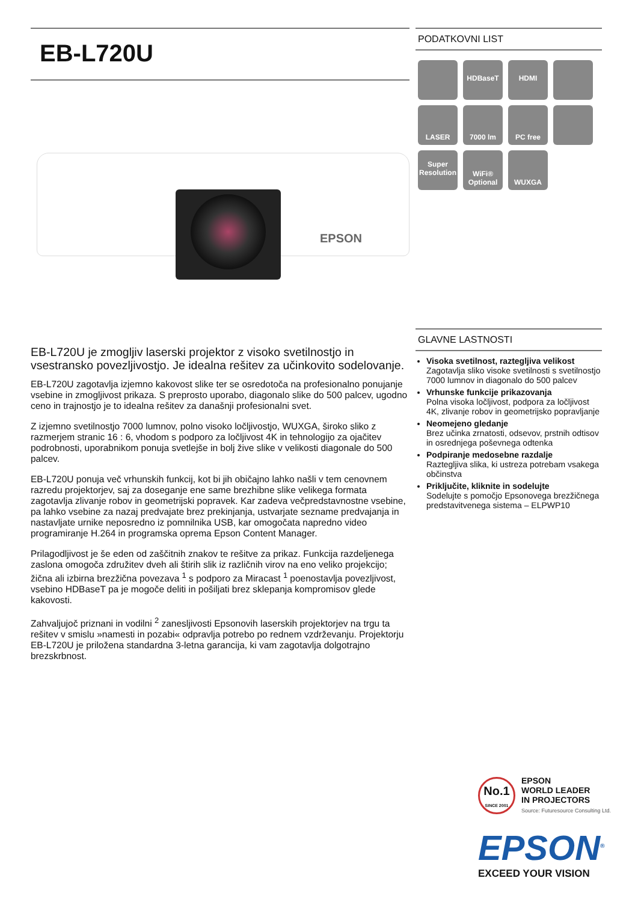EB-L720U
EPSON
EB-L720U je zmogljiv laserski projektor z visoko svetilnostjo in vsestransko povezljivostjo. Je idealna rešitev za učinkovito sodelovanje.
EB-L720U zagotavlja izjemno kakovost slike ter se osredotoča na profesionalno ponujanje vsebine in zmogljivost prikaza. S preprosto uporabo, diagonalo slike do 500 palcev, ugodno ceno in trajnostjo je to idealna rešitev za današnji profesionalni svet.
Z izjemno svetilnostjo 7000 lumnov, polno visoko ločljivostjo, WUXGA, široko sliko z razmerjem stranic 16 : 6, vhodom s podporo za ločljivost 4K in tehnologijo za ojačitev podrobnosti, uporabnikom ponuja svetlejše in bolj žive slike v velikosti diagonale do 500 palcev.
EB-L720U ponuja več vrhunskih funkcij, kot bi jih običajno lahko našli v tem cenovnem razredu projektorjev, saj za doseganje ene same brezhibne slike velikega formata zagotavlja zlivanje robov in geometrijski popravek. Kar zadeva večpredstavnostne vsebine, pa lahko vsebine za nazaj predvajate brez prekinjanja, ustvarjate sezname predvajanja in nastavljate urnike neposredno iz pomnilnika USB, kar omogočata napredno video programiranje H.264 in programska oprema Epson Content Manager.
Prilagodljivost je še eden od zaščitnih znakov te rešitve za prikaz. Funkcija razdeljenega zaslona omogoča združitev dveh ali štirih slik iz različnih virov na eno veliko projekcijo; žična ali izbirna brezžična povezava <sup>1</sup> s podporo za Miracast <sup>1</sup> poenostavlja povezljivost, vsebino HDBaseT pa je mogoče deliti in pošiljati brez sklepanja kompromisov glede kakovosti.
Zahvaljujoč priznani in vodilni <sup>2</sup> zanesljivosti Epsonovih laserskih projektorjev na trgu ta rešitev v smislu »namesti in pozabi« odpravlja potrebo po rednem vzdrževanju. Projektorju EB-L720U je priložena standardna 3-letna garancija, ki vam zagotavlja dolgotrajno brezskrbnost.
PODATKOVNI LIST
HDBaseT
HDMI
LASER
7000 lm
PC free
Super Resolution
WiFi® Optional
WUXGA
GLAVNE LASTNOSTI
Visoka svetilnost, raztegljiva velikost
Zagotavlja sliko visoke svetilnosti s svetilnostjo 7000 lumnov in diagonalo do 500 palcev
Vrhunske funkcije prikazovanja
Polna visoka ločljivost, podpora za ločljivost 4K, zlivanje robov in geometrijsko popravljanje
Neomejeno gledanje
Brez učinka zrnatosti, odsevov, prstnih odtisov in osrednjega poševnega odtenka
Podpiranje medosebne razdalje
Raztegljiva slika, ki ustreza potrebam vsakega občinstva
Priključite, kliknite in sodelujte
Sodelujte s pomočjo Epsonovega brezžičnega predstavitvenega sistema – ELPWP10
No.1
SINCE 2001
EPSON
WORLD LEADER
IN PROJECTORS
Source: Futuresource Consulting Ltd.
EPSON<sup>®</sup>
EXCEED YOUR VISION